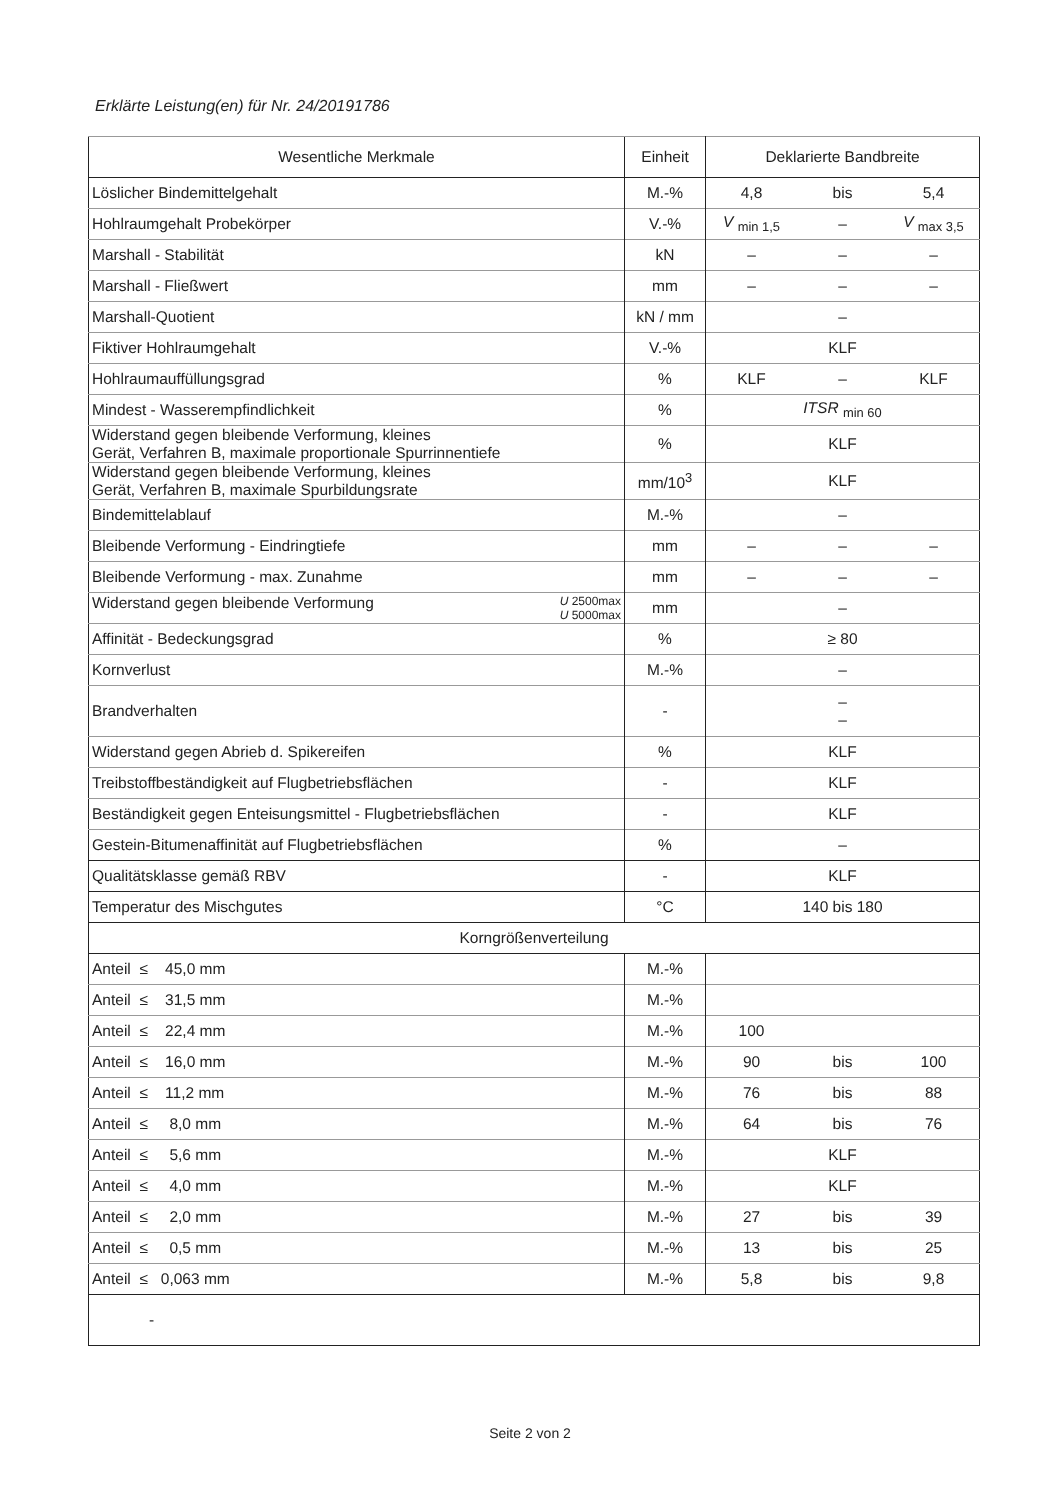Erklärte Leistung(en) für Nr. 24/20191786
| Wesentliche Merkmale | Einheit | Deklarierte Bandbreite | | |
| --- | --- | --- | --- | --- |
| Löslicher Bindemittelgehalt | M.-% | 4,8 | bis | 5,4 |
| Hohlraumgehalt Probekörper | V.-% | V <sub>min 1,5</sub> | – | V <sub>max 3,5</sub> |
| Marshall - Stabilität | kN | – | – | – |
| Marshall - Fließwert | mm | – | – | – |
| Marshall-Quotient | kN / mm | – | | |
| Fiktiver Hohlraumgehalt | V.-% | KLF | | |
| Hohlraumauffüllungsgrad | % | KLF | – | KLF |
| Mindest - Wasserempfindlichkeit | % | ITSR <sub>min 60</sub> | | |
| Widerstand gegen bleibende Verformung, kleines Gerät, Verfahren B, maximale proportionale Spurrinnentiefe | % | KLF | | |
| Widerstand gegen bleibende Verformung, kleines Gerät, Verfahren B, maximale Spurbildungsrate | mm/10<sup>3</sup> | KLF | | |
| Bindemittelablauf | M.-% | – | | |
| Bleibende Verformung - Eindringtiefe | mm | – | – | – |
| Bleibende Verformung - max. Zunahme | mm | – | – | – |
| Widerstand gegen bleibende Verformung U 2500max U 5000max | mm | – | | |
| Affinität - Bedeckungsgrad | % | ≥ 80 | | |
| Kornverlust | M.-% | – | | |
| Brandverhalten | - | – – | | |
| Widerstand gegen Abrieb d. Spikereifen | % | KLF | | |
| Treibstoffbeständigkeit auf Flugbetriebsflächen | - | KLF | | |
| Beständigkeit gegen Enteisungsmittel - Flugbetriebsflächen | - | KLF | | |
| Gestein-Bitumenaffinität auf Flugbetriebsflächen | % | – | | |
| Qualitätsklasse gemäß RBV | - | KLF | | |
| Temperatur des Mischgutes | °C | 140 bis 180 | | |
| Korngrößenverteilung | | | | |
| Anteil ≤ 45,0 mm | M.-% | | | |
| Anteil ≤ 31,5 mm | M.-% | | | |
| Anteil ≤ 22,4 mm | M.-% | 100 | | |
| Anteil ≤ 16,0 mm | M.-% | 90 | bis | 100 |
| Anteil ≤ 11,2 mm | M.-% | 76 | bis | 88 |
| Anteil ≤ 8,0 mm | M.-% | 64 | bis | 76 |
| Anteil ≤ 5,6 mm | M.-% | KLF | | |
| Anteil ≤ 4,0 mm | M.-% | KLF | | |
| Anteil ≤ 2,0 mm | M.-% | 27 | bis | 39 |
| Anteil ≤ 0,5 mm | M.-% | 13 | bis | 25 |
| Anteil ≤ 0,063 mm | M.-% | 5,8 | bis | 9,8 |
| - | | | | |
Seite 2 von 2